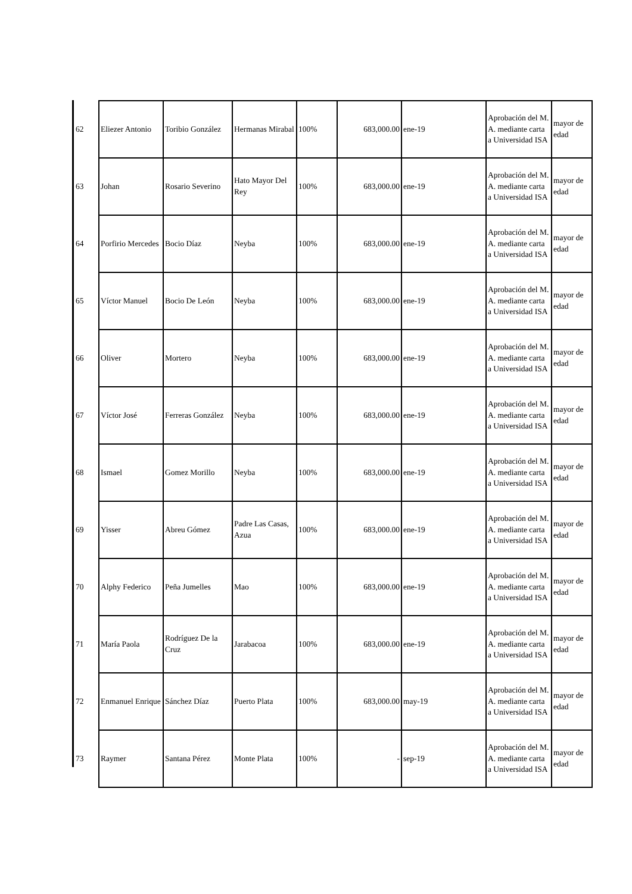| 62 | Eliezer Antonio | Toribio González | Hermanas Mirabal | 100% | 683,000.00 | ene-19 | Aprobación del M. A. mediante carta a Universidad ISA | mayor de edad |
| 63 | Johan | Rosario Severino | Hato Mayor Del Rey | 100% | 683,000.00 | ene-19 | Aprobación del M. A. mediante carta a Universidad ISA | mayor de edad |
| 64 | Porfirio Mercedes | Bocio Díaz | Neyba | 100% | 683,000.00 | ene-19 | Aprobación del M. A. mediante carta a Universidad ISA | mayor de edad |
| 65 | Víctor Manuel | Bocio De León | Neyba | 100% | 683,000.00 | ene-19 | Aprobación del M. A. mediante carta a Universidad ISA | mayor de edad |
| 66 | Oliver | Mortero | Neyba | 100% | 683,000.00 | ene-19 | Aprobación del M. A. mediante carta a Universidad ISA | mayor de edad |
| 67 | Víctor José | Ferreras González | Neyba | 100% | 683,000.00 | ene-19 | Aprobación del M. A. mediante carta a Universidad ISA | mayor de edad |
| 68 | Ismael | Gomez Morillo | Neyba | 100% | 683,000.00 | ene-19 | Aprobación del M. A. mediante carta a Universidad ISA | mayor de edad |
| 69 | Yisser | Abreu Gómez | Padre Las Casas, Azua | 100% | 683,000.00 | ene-19 | Aprobación del M. A. mediante carta a Universidad ISA | mayor de edad |
| 70 | Alphy Federico | Peña Jumelles | Mao | 100% | 683,000.00 | ene-19 | Aprobación del M. A. mediante carta a Universidad ISA | mayor de edad |
| 71 | María Paola | Rodríguez De la Cruz | Jarabacoa | 100% | 683,000.00 | ene-19 | Aprobación del M. A. mediante carta a Universidad ISA | mayor de edad |
| 72 | Enmanuel Enrique | Sánchez Díaz | Puerto Plata | 100% | 683,000.00 | may-19 | Aprobación del M. A. mediante carta a Universidad ISA | mayor de edad |
| 73 | Raymer | Santana Pérez | Monte Plata | 100% | - | sep-19 | Aprobación del M. A. mediante carta a Universidad ISA | mayor de edad |